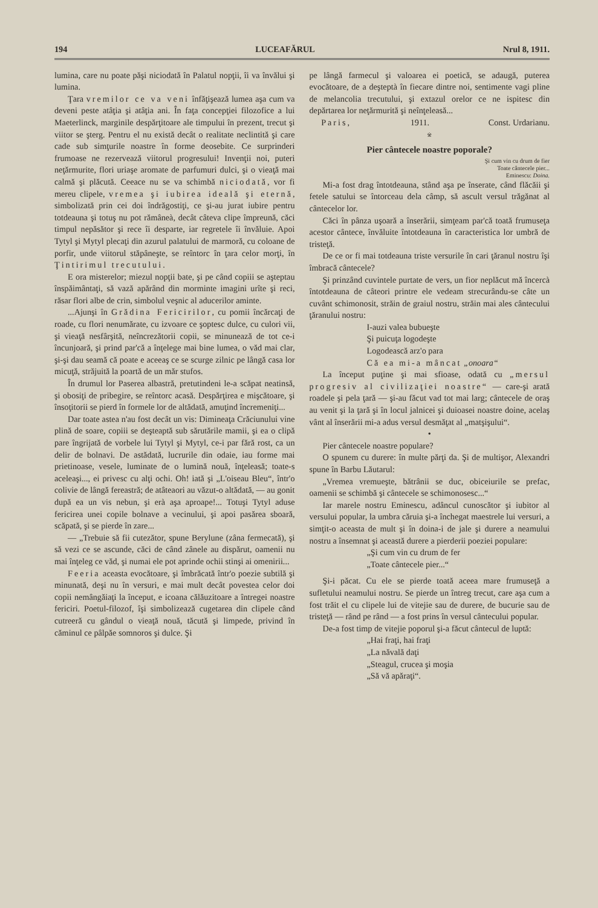194 LUCEAFĂRUL Nrul 8, 1911.
lumina, care nu poate păşi niciodată în Palatul nopţii, îi va învălui şi lumina.
Ţara vremilor ce va veni înfăţişează lumea aşa cum va deveni peste atâţia şi atâţia ani. În faţa concepţiei filozofice a lui Maeterlinck, marginile despărţitoare ale timpului în prezent, trecut şi viitor se şterg. Pentru el nu există decât o realitate neclintită şi care cade sub simţurile noastre în forme deosebite. Ce surprinderi frumoase ne rezervează viitorul progresului! Invenţii noi, puteri neţărmurite, flori uriaşe aromate de parfumuri dulci, şi o vieaţă mai calmă şi plăcută. Ceeace nu se va schimbă niciodată, vor fi mereu clipele, vremea şi iubirea ideală şi eternă, simbolizată prin cei doi îndrăgostiţi, ce şi-au jurat iubire pentru totdeauna şi totuş nu pot rămâneà, decât câteva clipe împreună, căci timpul nepăsător şi rece îi desparte, iar regretele îi învăluie. Apoi Tytyl şi Mytyl plecaţi din azurul palatului de marmoră, cu coloane de porfir, unde viitorul stăpâneşte, se reîntorc în ţara celor morţi, în Ţintirimul trecutului.
E ora misterelor; miezul nopţii bate, şi pe când copiii se aşteptau înspăimântaţi, să vază apărând din morminte imagini urîte şi reci, răsar flori albe de crin, simbolul veşnic al aducerilor aminte.
...Ajunşi în Grădina Fericirilor, cu pomii încărcaţi de roade, cu flori nenumărate, cu izvoare ce şoptesc dulce, cu culori vii, şi vieaţă nesfârşită, neîncrezătorii copii, se minunează de tot ce-i încunjoară, şi prind par'că a înţelege mai bine lumea, o văd mai clar, şi-şi dau seamă că poate e aceeaş ce se scurge zilnic pe lângă casa lor micuţă, străjuită la poartă de un măr stufos.
În drumul lor Paserea albastră, pretutindeni le-a scăpat neatinsă, şi obosiţi de pribegire, se reîntorc acasă. Despărţirea e mişcătoare, şi însoţitorii se pierd în formele lor de altădată, amuţind încremeniţi...
Dar toate astea n'au fost decât un vis: Dimineaţa Crăciunului vine plină de soare, copiii se deşteaptă sub sărutările mamii, şi ea o clipă pare îngrijată de vorbele lui Tytyl şi Mytyl, ce-i par fără rost, ca un delir de bolnavi. De astădată, lucrurile din odaie, iau forme mai prietinoase, vesele, luminate de o lumină nouă, înţeleasă; toate-s aceleaşi..., ei privesc cu alţi ochi. Oh! iată şi „L'oiseau Bleu“, într'o colivie de lângă fereastră; de atâteaori au văzut-o altădată, — au gonit după ea un vis nebun, şi erà aşa aproape!... Totuşi Tytyl aduse fericirea unei copile bolnave a vecinului, şi apoi pasărea sboară, scăpată, şi se pierde în zare...
— „Trebuie să fii cutezător, spune Berylune (zâna fermecată), şi să vezi ce se ascunde, căci de când zânele au dispărut, oamenii nu mai înţeleg ce văd, şi numai ele pot aprinde ochii stinşi ai omenirii...
Feeria aceasta evocătoare, şi îmbrăcată într'o poezie subtilă şi minunată, deşi nu în versuri, e mai mult decât povestea celor doi copii nemângăiaţi la început, e icoana călăuzitoare a întregei noastre fericiri. Poetul-filozof, îşi simbolizează cugetarea din clipele când cutreeră cu gândul o vieaţă nouă, tăcută şi limpede, privind în căminul ce pâlpăe somnoros şi dulce. Şi
pe lângă farmecul şi valoarea ei poetică, se adaugă, puterea evocătoare, de a deşteptà în fiecare dintre noi, sentimente vagi pline de melancolia trecutului, şi extazul orelor ce ne ispitesc din depărtarea lor neţărmurită şi neînţeleasă...
Paris, 1911. Const. Urdarianu.
※
Pier cântecele noastre poporale?
Şi cum vin cu drum de fier
Toate cântecele pier...
Eminescu: Doina.
Mi-a fost drag întotdeauna, stând aşa pe înserate, când flăcăii şi fetele satului se întorceau dela câmp, să ascult versul trăgănat al cântecelor lor.
Căci în pânza uşoară a înserării, simţeam par'că toată frumuseţa acestor cântece, învăluite întotdeauna în caracteristica lor umbră de tristeţă.
De ce or fi mai totdeauna triste versurile în cari ţăranul nostru îşi îmbracă cântecele?
Şi prinzând cuvintele purtate de vers, un fior neplăcut mă încercà întotdeauna de câteori printre ele vedeam strecurându-se câte un cuvânt schimonosit, străin de graiul nostru, străin mai ales cântecului ţăranului nostru:
I-auzi valea bubueşte
Şi puicuţa logodeşte
Logodească arz'o para
Că ea mi-a mâncat „onoara“
La început puţine şi mai sfioase, odată cu „mersul progresiv al civilizaţiei noastre“ — care-şi arată roadele şi pela ţară — şi-au făcut vad tot mai larg; cântecele de oraş au venit şi la ţară şi în locul jalnicei şi duioasei noastre doine, acelaş vânt al înserării mi-a adus versul desmăţat al „matşişului“.
•
Pier cântecele noastre populare?
O spunem cu durere: în multe părţi da. Şi de multişor, Alexandri spune în Barbu Lăutarul:
„Vremea vremueşte, bătrânii se duc, obiceiurile se prefac, oamenii se schimbă şi cântecele se schimonosesc...“
Iar marele nostru Eminescu, adâncul cunoscător şi iubitor al versului popular, la umbra căruia şi-a închegat maestrele lui versuri, a simţit-o aceasta de mult şi în doina-i de jale şi durere a neamului nostru a însemnat şi această durere a pierderii poeziei populare:
„Şi cum vin cu drum de fer
„Toate cântecele pier...“
Şi-i păcat. Cu ele se pierde toată aceea mare frumuseţă a sufletului neamului nostru. Se pierde un întreg trecut, care aşa cum a fost trăit el cu clipele lui de vitejie sau de durere, de bucurie sau de tristeţă — rând pe rând — a fost prins în versul cântecului popular.
De-a fost timp de vitejie poporul şi-a făcut cântecul de luptă:
„Hai fraţi, hai fraţi
„La năvală daţi
„Steagul, crucea şi moşia
„Să vă apăraţi“.